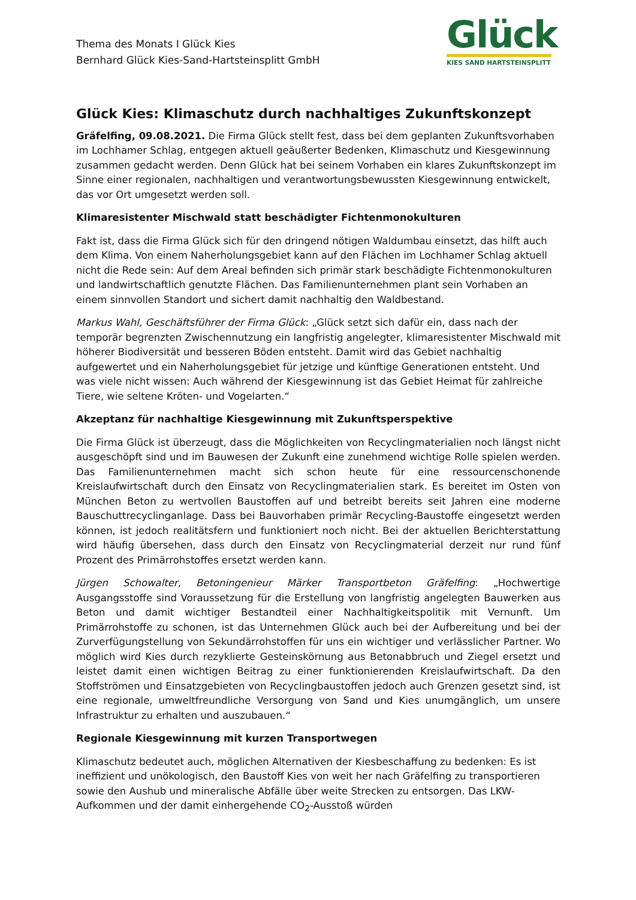Thema des Monats I Glück Kies
Bernhard Glück Kies-Sand-Hartsteinsplitt GmbH
Glück
KIES SAND HARTSTEINSPLITT
Glück Kies: Klimaschutz durch nachhaltiges Zukunftskonzept
Gräfelfing, 09.08.2021. Die Firma Glück stellt fest, dass bei dem geplanten Zukunftsvorhaben im Lochhamer Schlag, entgegen aktuell geäußerter Bedenken, Klimaschutz und Kiesgewinnung zusammen gedacht werden. Denn Glück hat bei seinem Vorhaben ein klares Zukunftskonzept im Sinne einer regionalen, nachhaltigen und verantwortungsbewussten Kiesgewinnung entwickelt, das vor Ort umgesetzt werden soll.
Klimaresistenter Mischwald statt beschädigter Fichtenmonokulturen
Fakt ist, dass die Firma Glück sich für den dringend nötigen Waldumbau einsetzt, das hilft auch dem Klima. Von einem Naherholungsgebiet kann auf den Flächen im Lochhamer Schlag aktuell nicht die Rede sein: Auf dem Areal befinden sich primär stark beschädigte Fichtenmonokulturen und landwirtschaftlich genutzte Flächen. Das Familienunternehmen plant sein Vorhaben an einem sinnvollen Standort und sichert damit nachhaltig den Waldbestand.
Markus Wahl, Geschäftsführer der Firma Glück: „Glück setzt sich dafür ein, dass nach der temporär begrenzten Zwischennutzung ein langfristig angelegter, klimaresistenter Mischwald mit höherer Biodiversität und besseren Böden entsteht. Damit wird das Gebiet nachhaltig aufgewertet und ein Naherholungsgebiet für jetzige und künftige Generationen entsteht. Und was viele nicht wissen: Auch während der Kiesgewinnung ist das Gebiet Heimat für zahlreiche Tiere, wie seltene Kröten- und Vogelarten.“
Akzeptanz für nachhaltige Kiesgewinnung mit Zukunftsperspektive
Die Firma Glück ist überzeugt, dass die Möglichkeiten von Recyclingmaterialien noch längst nicht ausgeschöpft sind und im Bauwesen der Zukunft eine zunehmend wichtige Rolle spielen werden. Das Familienunternehmen macht sich schon heute für eine ressourcenschonende Kreislaufwirtschaft durch den Einsatz von Recyclingmaterialien stark. Es bereitet im Osten von München Beton zu wertvollen Baustoffen auf und betreibt bereits seit Jahren eine moderne Bauschuttrecyclinganlage. Dass bei Bauvorhaben primär Recycling-Baustoffe eingesetzt werden können, ist jedoch realitätsfern und funktioniert noch nicht. Bei der aktuellen Berichterstattung wird häufig übersehen, dass durch den Einsatz von Recyclingmaterial derzeit nur rund fünf Prozent des Primärrohstoffes ersetzt werden kann.
Jürgen Schowalter, Betoningenieur Märker Transportbeton Gräfelfing: „Hochwertige Ausgangsstoffe sind Voraussetzung für die Erstellung von langfristig angelegten Bauwerken aus Beton und damit wichtiger Bestandteil einer Nachhaltigkeitspolitik mit Vernunft. Um Primärrohstoffe zu schonen, ist das Unternehmen Glück auch bei der Aufbereitung und bei der Zurverfügungstellung von Sekundärrohstoffen für uns ein wichtiger und verlässlicher Partner. Wo möglich wird Kies durch rezyklierte Gesteinskörnung aus Betonabbruch und Ziegel ersetzt und leistet damit einen wichtigen Beitrag zu einer funktionierenden Kreislaufwirtschaft. Da den Stoffströmen und Einsatzgebieten von Recyclingbaustoffen jedoch auch Grenzen gesetzt sind, ist eine regionale, umweltfreundliche Versorgung von Sand und Kies unumgänglich, um unsere Infrastruktur zu erhalten und auszubauen.“
Regionale Kiesgewinnung mit kurzen Transportwegen
Klimaschutz bedeutet auch, möglichen Alternativen der Kiesbeschaffung zu bedenken: Es ist ineffizient und unökologisch, den Baustoff Kies von weit her nach Gräfelfing zu transportieren sowie den Aushub und mineralische Abfälle über weite Strecken zu entsorgen. Das LKW-Aufkommen und der damit einhergehende CO<sub>2</sub>-Ausstoß würden